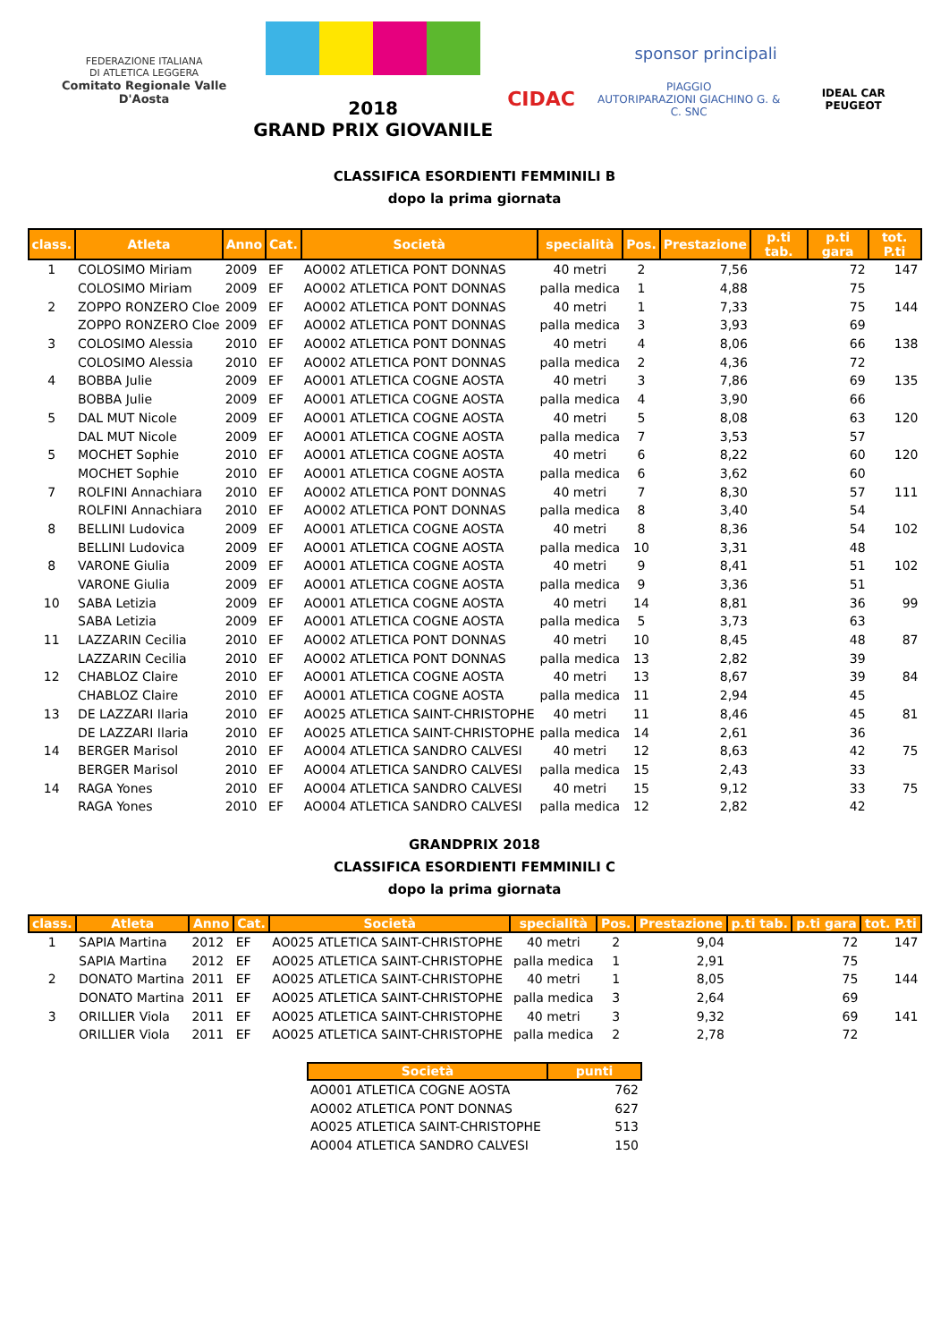FEDERAZIONE ITALIANA
DI ATLETICA LEGGERA
Comitato Regionale Valle D'Aosta
2018
GRAND PRIX GIOVANILE
sponsor principali
CIDAC PIAGGIO
AUTORIPARAZIONI GIACHINO G. & C. SNC IDEAL CAR PEUGEOT
CLASSIFICA ESORDIENTI FEMMINILI B
dopo la prima giornata
| class. | Atleta | Anno | Cat. | Società | specialità | Pos. | Prestazione | p.ti tab. | p.ti gara | tot. P.ti |
| --- | --- | --- | --- | --- | --- | --- | --- | --- | --- | --- |
| 1 | COLOSIMO Miriam | 2009 | EF | AO002 ATLETICA PONT DONNAS | 40 metri | 2 | 7,56 | | 72 | 147 |
| | COLOSIMO Miriam | 2009 | EF | AO002 ATLETICA PONT DONNAS | palla medica | 1 | 4,88 | | 75 | |
| 2 | ZOPPO RONZERO Cloe | 2009 | EF | AO002 ATLETICA PONT DONNAS | 40 metri | 1 | 7,33 | | 75 | 144 |
| | ZOPPO RONZERO Cloe | 2009 | EF | AO002 ATLETICA PONT DONNAS | palla medica | 3 | 3,93 | | 69 | |
| 3 | COLOSIMO Alessia | 2010 | EF | AO002 ATLETICA PONT DONNAS | 40 metri | 4 | 8,06 | | 66 | 138 |
| | COLOSIMO Alessia | 2010 | EF | AO002 ATLETICA PONT DONNAS | palla medica | 2 | 4,36 | | 72 | |
| 4 | BOBBA Julie | 2009 | EF | AO001 ATLETICA COGNE AOSTA | 40 metri | 3 | 7,86 | | 69 | 135 |
| | BOBBA Julie | 2009 | EF | AO001 ATLETICA COGNE AOSTA | palla medica | 4 | 3,90 | | 66 | |
| 5 | DAL MUT Nicole | 2009 | EF | AO001 ATLETICA COGNE AOSTA | 40 metri | 5 | 8,08 | | 63 | 120 |
| | DAL MUT Nicole | 2009 | EF | AO001 ATLETICA COGNE AOSTA | palla medica | 7 | 3,53 | | 57 | |
| 5 | MOCHET Sophie | 2010 | EF | AO001 ATLETICA COGNE AOSTA | 40 metri | 6 | 8,22 | | 60 | 120 |
| | MOCHET Sophie | 2010 | EF | AO001 ATLETICA COGNE AOSTA | palla medica | 6 | 3,62 | | 60 | |
| 7 | ROLFINI Annachiara | 2010 | EF | AO002 ATLETICA PONT DONNAS | 40 metri | 7 | 8,30 | | 57 | 111 |
| | ROLFINI Annachiara | 2010 | EF | AO002 ATLETICA PONT DONNAS | palla medica | 8 | 3,40 | | 54 | |
| 8 | BELLINI Ludovica | 2009 | EF | AO001 ATLETICA COGNE AOSTA | 40 metri | 8 | 8,36 | | 54 | 102 |
| | BELLINI Ludovica | 2009 | EF | AO001 ATLETICA COGNE AOSTA | palla medica | 10 | 3,31 | | 48 | |
| 8 | VARONE Giulia | 2009 | EF | AO001 ATLETICA COGNE AOSTA | 40 metri | 9 | 8,41 | | 51 | 102 |
| | VARONE Giulia | 2009 | EF | AO001 ATLETICA COGNE AOSTA | palla medica | 9 | 3,36 | | 51 | |
| 10 | SABA Letizia | 2009 | EF | AO001 ATLETICA COGNE AOSTA | 40 metri | 14 | 8,81 | | 36 | 99 |
| | SABA Letizia | 2009 | EF | AO001 ATLETICA COGNE AOSTA | palla medica | 5 | 3,73 | | 63 | |
| 11 | LAZZARIN Cecilia | 2010 | EF | AO002 ATLETICA PONT DONNAS | 40 metri | 10 | 8,45 | | 48 | 87 |
| | LAZZARIN Cecilia | 2010 | EF | AO002 ATLETICA PONT DONNAS | palla medica | 13 | 2,82 | | 39 | |
| 12 | CHABLOZ Claire | 2010 | EF | AO001 ATLETICA COGNE AOSTA | 40 metri | 13 | 8,67 | | 39 | 84 |
| | CHABLOZ Claire | 2010 | EF | AO001 ATLETICA COGNE AOSTA | palla medica | 11 | 2,94 | | 45 | |
| 13 | DE LAZZARI Ilaria | 2010 | EF | AO025 ATLETICA SAINT-CHRISTOPHE | 40 metri | 11 | 8,46 | | 45 | 81 |
| | DE LAZZARI Ilaria | 2010 | EF | AO025 ATLETICA SAINT-CHRISTOPHE | palla medica | 14 | 2,61 | | 36 | |
| 14 | BERGER Marisol | 2010 | EF | AO004 ATLETICA SANDRO CALVESI | 40 metri | 12 | 8,63 | | 42 | 75 |
| | BERGER Marisol | 2010 | EF | AO004 ATLETICA SANDRO CALVESI | palla medica | 15 | 2,43 | | 33 | |
| 14 | RAGA Yones | 2010 | EF | AO004 ATLETICA SANDRO CALVESI | 40 metri | 15 | 9,12 | | 33 | 75 |
| | RAGA Yones | 2010 | EF | AO004 ATLETICA SANDRO CALVESI | palla medica | 12 | 2,82 | | 42 | |
GRANDPRIX 2018
CLASSIFICA ESORDIENTI FEMMINILI C
dopo la prima giornata
| class. | Atleta | Anno | Cat. | Società | specialità | Pos. | Prestazione | p.ti tab. | p.ti gara | tot. P.ti |
| --- | --- | --- | --- | --- | --- | --- | --- | --- | --- | --- |
| 1 | SAPIA Martina | 2012 | EF | AO025 ATLETICA SAINT-CHRISTOPHE | 40 metri | 2 | 9,04 | | 72 | 147 |
| | SAPIA Martina | 2012 | EF | AO025 ATLETICA SAINT-CHRISTOPHE | palla medica | 1 | 2,91 | | 75 | |
| 2 | DONATO Martina | 2011 | EF | AO025 ATLETICA SAINT-CHRISTOPHE | 40 metri | 1 | 8,05 | | 75 | 144 |
| | DONATO Martina | 2011 | EF | AO025 ATLETICA SAINT-CHRISTOPHE | palla medica | 3 | 2,64 | | 69 | |
| 3 | ORILLIER Viola | 2011 | EF | AO025 ATLETICA SAINT-CHRISTOPHE | 40 metri | 3 | 9,32 | | 69 | 141 |
| | ORILLIER Viola | 2011 | EF | AO025 ATLETICA SAINT-CHRISTOPHE | palla medica | 2 | 2,78 | | 72 | |
| Società | punti |
| --- | --- |
| AO001 ATLETICA COGNE AOSTA | 762 |
| AO002 ATLETICA PONT DONNAS | 627 |
| AO025 ATLETICA SAINT-CHRISTOPHE | 513 |
| AO004 ATLETICA SANDRO CALVESI | 150 |